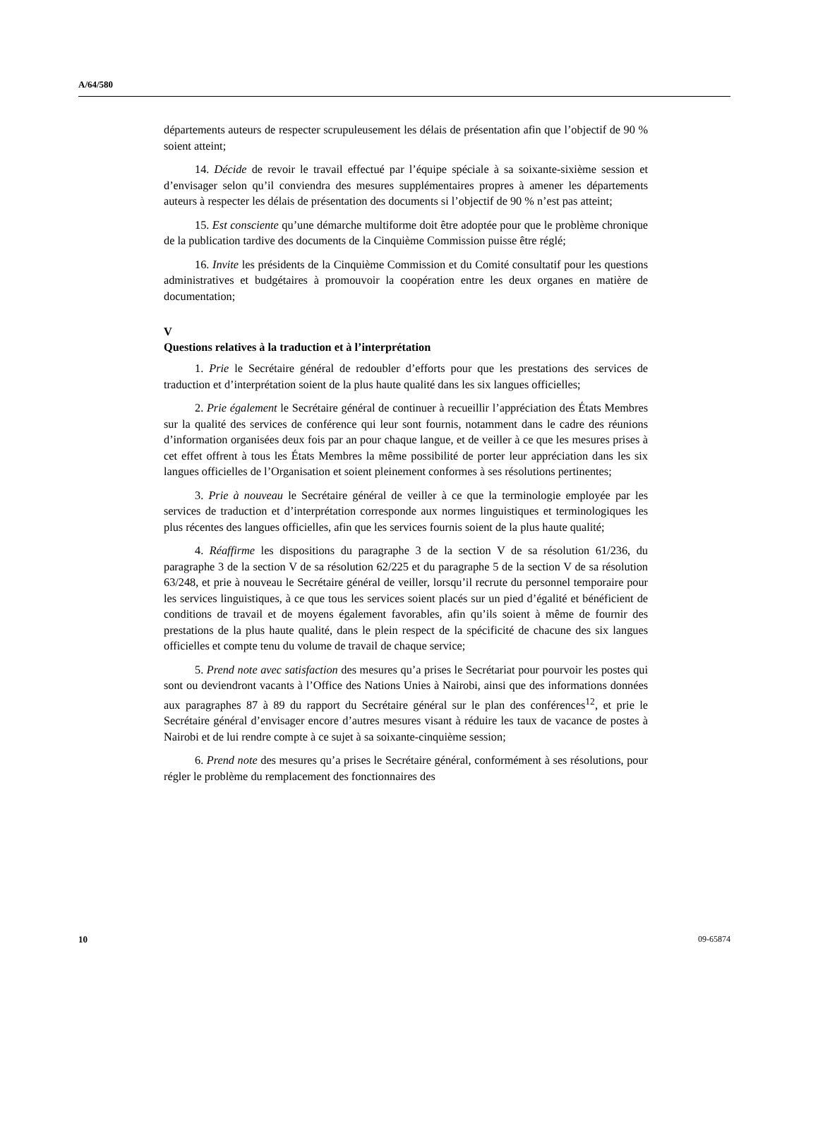A/64/580
départements auteurs de respecter scrupuleusement les délais de présentation afin que l’objectif de 90 % soient atteint;
14. Décide de revoir le travail effectué par l’équipe spéciale à sa soixante-sixième session et d’envisager selon qu’il conviendra des mesures supplémentaires propres à amener les départements auteurs à respecter les délais de présentation des documents si l’objectif de 90 % n’est pas atteint;
15. Est consciente qu’une démarche multiforme doit être adoptée pour que le problème chronique de la publication tardive des documents de la Cinquième Commission puisse être réglé;
16. Invite les présidents de la Cinquième Commission et du Comité consultatif pour les questions administratives et budgétaires à promouvoir la coopération entre les deux organes en matière de documentation;
V
Questions relatives à la traduction et à l’interprétation
1. Prie le Secrétaire général de redoubler d’efforts pour que les prestations des services de traduction et d’interprétation soient de la plus haute qualité dans les six langues officielles;
2. Prie également le Secrétaire général de continuer à recueillir l’appréciation des États Membres sur la qualité des services de conférence qui leur sont fournis, notamment dans le cadre des réunions d’information organisées deux fois par an pour chaque langue, et de veiller à ce que les mesures prises à cet effet offrent à tous les États Membres la même possibilité de porter leur appréciation dans les six langues officielles de l’Organisation et soient pleinement conformes à ses résolutions pertinentes;
3. Prie à nouveau le Secrétaire général de veiller à ce que la terminologie employée par les services de traduction et d’interprétation corresponde aux normes linguistiques et terminologiques les plus récentes des langues officielles, afin que les services fournis soient de la plus haute qualité;
4. Réaffirme les dispositions du paragraphe 3 de la section V de sa résolution 61/236, du paragraphe 3 de la section V de sa résolution 62/225 et du paragraphe 5 de la section V de sa résolution 63/248, et prie à nouveau le Secrétaire général de veiller, lorsqu’il recrute du personnel temporaire pour les services linguistiques, à ce que tous les services soient placés sur un pied d’égalité et bénéficient de conditions de travail et de moyens également favorables, afin qu’ils soient à même de fournir des prestations de la plus haute qualité, dans le plein respect de la spécificité de chacune des six langues officielles et compte tenu du volume de travail de chaque service;
5. Prend note avec satisfaction des mesures qu’a prises le Secrétariat pour pourvoir les postes qui sont ou deviendront vacants à l’Office des Nations Unies à Nairobi, ainsi que des informations données aux paragraphes 87 à 89 du rapport du Secrétaire général sur le plan des conférences<sup>12</sup>, et prie le Secrétaire général d’envisager encore d’autres mesures visant à réduire les taux de vacance de postes à Nairobi et de lui rendre compte à ce sujet à sa soixante-cinquième session;
6. Prend note des mesures qu’a prises le Secrétaire général, conformément à ses résolutions, pour régler le problème du remplacement des fonctionnaires des
10 09-65874